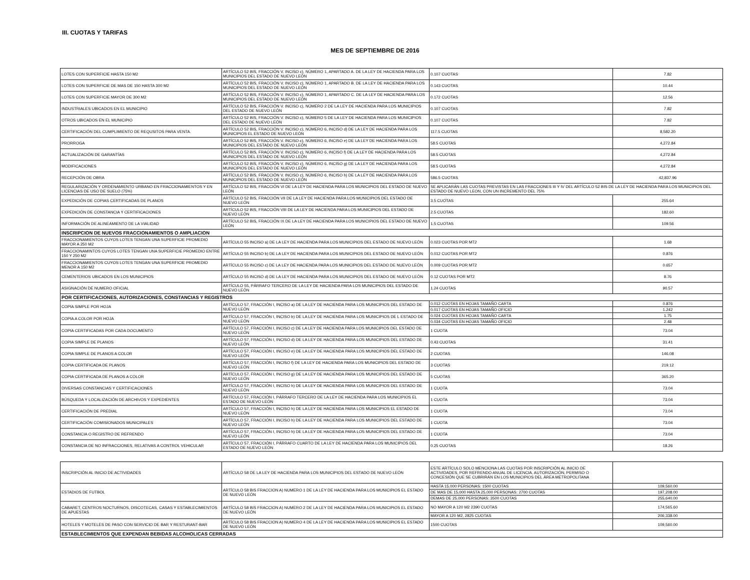III. CUOTAS Y TARIFAS
MES DE SEPTIEMBRE DE 2016
| LOTES CON SUPERFICIE HASTA 150 M2 | ARTÍCULO 52 BIS, FRACCIÓN V. INCISO c), NÚMERO 1, APARTADO A. DE LA LEY DE HACIENDA PARA LOS MUNICIPIOS DEL ESTADO DE NUEVO LEÓN | 0.107 CUOTAS | 7.82 |
| LOTES CON SUPERFICIE DE MAS DE 150 HASTA 300 M2 | ARTÍCULO 52 BIS, FRACCIÓN V. INCISO c), NÚMERO 1, APARTADO B. DE LA LEY DE HACIENDA PARA LOS MUNICIPIOS DEL ESTADO DE NUEVO LEÓN | 0.143 CUOTAS | 10.44 |
| LOTES CON SUPERFICIE MAYOR DE 300 M2 | ARTÍCULO 52 BIS, FRACCIÓN V. INCISO c), NÚMERO 1, APARTADO C. DE LA LEY DE HACIENDA PARA LOS MUNICIPIOS DEL ESTADO DE NUEVO LEÓN | 0.172 CUOTAS | 12.56 |
| INDUSTRIALES UBICADOS EN EL MUNICIPIO | ARTÍCULO 52 BIS, FRACCIÓN V. INCISO c), NÚMERO 2 DE LA LEY DE HACIENDA PARA LOS MUNICIPIOS DEL ESTADO DE NUEVO LEÓN | 0.107 CUOTAS | 7.82 |
| OTROS UBICADOS EN EL MUNICIPIO | ARTÍCULO 52 BIS, FRACCIÓN V. INCISO c), NÚMERO 5 DE LA LEY DE HACIENDA PARA LOS MUNICIPIOS DEL ESTADO DE NUEVO LEÓN | 0.107 CUOTAS | 7.82 |
| CERTIFICACIÓN DEL CUMPLIMIENTO DE REQUSITOS PARA VENTA. | ARTÍCULO 52 BIS, FRACCIÓN V. INCISO c), NÚMERO 6, INCISO d) DE LA LEY DE HACIENDA PARA LOS MUNICIPIOS EL ESTADO DE NUEVO LEÓN | 117.5 CUOTAS | 8,582.20 |
| PRORROGA | ARTÍCULO 52 BIS, FRACCIÓN V. INCISO c), NÚMERO 6, INCISO e) DE LA LEY DE HACIENDA PARA LOS MUNICIPIOS DEL ESTADO DE NUEVO LEÓN | 58.5 CUOTAS | 4,272.84 |
| ACTUALIZACIÓN DE GARANTÍAS | ARTÍCULO 52 BIS, FRACCIÓN V. INCISO c), NÚMERO 6, INCISO f) DE LA LEY DE HACIENDA PARA LOS MUNICIPIOS DEL ESTADO DE NUEVO LEÓN | 58.5 CUOTAS | 4,272.84 |
| MODIFICACIONES | ARTÍCULO 52 BIS, FRACCIÓN V. INCISO c), NÚMERO 6, INCISO g) DE LA LEY DE HACIENDA PARA LOS MUNICIPIOS DEL ESTADO DE NUEVO LEÓN | 58.5 CUOTAS | 4,272.84 |
| RECEPCIÓN DE OBRA | ARTÍCULO 52 BIS, FRACCIÓN V. INCISO c), NÚMERO 6, INCISO h) DE LA LEY DE HACIENDA PARA LOS MUNICIPIOS DEL ESTADO DE NUEVO LEÓN | 586.5 CUOTAS | 42,837.96 |
| REGULARIZACIÓN Y ORDENAMIENTO URBANO EN FRACCIONAMIENTOS Y EN LICENCIAS DE USO DE SUELO (75%) | ARTÍCULO 52 BIS, FRACCIÓN VI DE LA LEY DE HACIENDA PARA LOS MUNICIPIOS DEL ESTADO DE NUEVO LEÓN | SE APLICARÁN LAS CUOTAS PREVISTAS EN LAS FRACCIONES III Y IV DEL ARTÍCULO 52 BIS DE LA LEY DE HACIENDA PARA LOS MUNICIPIOS DEL ESTADO DE NUEVO LEON, CON UN INCREMENTO DEL 75% | |
| EXPEDICIÓN DE COPIAS CERTIFICADAS DE PLANOS | ARTÍCULO 52 BIS, FRACCIÓN VII DE LA LEY DE HACIENDA PARA LOS MUNICIPIOS DEL ESTADO DE NUEVO LEÓN | 3.5 CUOTAS | 255.64 |
| EXPEDICIÓN DE CONSTANCIA Y CERTIFICACIONES | ARTÍCULO 52 BIS, FRACCIÓN VIII DE LA LEY DE HACIENDA PARA LOS MUNICIPIOS DEL ESTADO DE NUEVO LEÓN | 2.5 CUOTAS | 182.60 |
| INFORMACIÓN DE ALINEAMIENTO DE LA VIALIDAD | ARTÍCULO 52 BIS, FRACCIÓN IX DE LA LEY DE HACIENDA PARA LOS MUNICIPIOS DEL ESTADO DE NUEVO LEÓN | 1.5 CUOTAS | 109.56 |
| INSCRIPCION DE NUEVOS FRACCIONAMIENTOS O AMPLIACION | | | |
| FRACCIONAMIENTOS CUYOS LOTES TENGAN UNA SUPERFICIE PROMEDIO MAYOR A 250 M2 | ARTÍCULO 55 INCISO a) DE LA LEY DE HACIENDA PARA LOS MUNICIPIOS DEL ESTADO DE NUEVO LEÓN | 0.023 CUOTAS POR MT2 | 1.68 |
| FRACCIONAMINTOS CUYOS LOTES TENGAN UNA SUPERFICIE PROMEDIO ENTRE 150 Y 250 M2 | ARTÍCULO 55 INCISO b) DE LA LEY DE HACIENDA PARA LOS MUNICIPIOS DEL ESTADO DE NUEVO LEÓN | 0.012 CUOTAS POR MT2 | 0.876 |
| FRACCIONAMIENTOS CUYOS LOTES TENGAN UNA SUPERFICIE PROMEDIO MENOR A 150 M2 | ARTÍCULO 55 INCISO c) DE LA LEY DE HACIENDA PARA LOS MUNICIPIOS DEL ESTADO DE NUEVO LEÓN | 0.009 CUOTAS POR MT2 | 0.657 |
| CEMENTERIOS UBICADOS EN LOS MUNICIPIOS | ARTÍCULO 55 INCISO d) DE LA LEY DE HACIENDA PARA LOS MUNICIPIOS DEL ESTADO DE NUEVO LEÓN | 0.12 CUOTAS POR MT2 | 8.76 |
| ASIGNACIÓN DE NUMERO OFICIAL | ARTÍCULO 55, PÁRRAFO TERCERO DE LA LEY DE HACIENDA PARA LOS MUNICIPIOS DEL ESTADO DE NUEVO LEÓN | 1.24 CUOTAS | 90.57 |
| POR CERTIFICACIONES, AUTORIZACIONES, CONSTANCIAS Y REGISTROS | | | |
| COPIA SIMPLE POR HOJA | ARTÍCULO 57, FRACCIÓN I, INCISO a) DE LA LEY DE HACIENDA PARA LOS MUNICIPIOS DEL ESTADO DE NUEVO LEÓN | 0.012 CUOTAS EN HOJAS TAMAÑO CARTA | 0.876 |
| | | 0.017 CUOTAS EN HOJAS TAMAÑO OFICIO | 1.242 |
| COPIA A COLOR POR HOJA | ARTÍCULO 57, FRACCIÓN I, INCISO b) DE LA LEY DE HACIENDA PARA LOS MUNICIPIOS DE L ESTADO DE NUEVO LEÓN | 0.024 CUOTAS EN HOJAS TAMAÑO CARTA | 1.75 |
| | | 0.034 CUOTAS EN HOJAS TAMAÑO OFICIO | 2.48 |
| COPIA CERTIFICADAS POR CADA DOCUMENTO | ARTÍCULO 57, FRACCIÓN I, INCISO c) DE LA LEY DE HACIENDA PARA LOS MUNICIPIOS DEL ESTADO DE NUEVO LEÓN | 1 CUOTA | 73.04 |
| COPIA SIMPLE DE PLANOS | ARTÍCULO 57, FRACCIÓN I, INCISO d) DE LA LEY DE HACIENDA PARA LOS MUNICIPIOS DEL ESTADO DE NUEVO LEÓN | 0.43 CUOTAS | 31.41 |
| COPIA SIMPLE DE PLANOS A COLOR | ARTÍCULO 57, FRACCIÓN I, INCISO e) DE LA LEY DE HACIENDA PARA LOS MUNICIPIOS DEL ESTADO DE NUEVO LEÓN | 2 CUOTAS | 146.08 |
| COPIA CERTIFICADA DE PLANOS | ARTÍCULO 57, FRACCIÓN I, INCISO f) DE LA LEY DE HACIENDA PARA LOS MUNICIPIOS DEL ESTADO DE NUEVO LEÓN | 3 CUOTAS | 219.12 |
| COPIA CERTIFICADA DE PLANOS A COLOR | ARTÍCULO 57, FRACCIÓN I, INCISO g) DE LA LEY DE HACIENDA PARA LOS MUNICIPIOS DEL ESTADO DE NUEVO LEÓN | 5 CUOTAS | 365.20 |
| DIVERSAS CONSTANCIAS Y CERTIFICACIONES | ARTÍCULO 57, FRACCIÓN I, INCISO h) DE LA LEY DE HACIENDA PARA LOS MUNICIPIOS DEL ESTADO DE NUEVO LEÓN | 1 CUOTA | 73.04 |
| BÚSQUEDA Y LOCALIZACIÓN DE ARCHIVOS Y EXPEDIENTES | ARTÍCULO 57, FRACCIÓN I, PÁRRAFO TERCERO DE LA LEY DE HACIENDA PARA LOS MUNICIPIOS EL ESTADO DE NUEVO LEÓN | 1 CUOTA | 73.04 |
| CERTIFICACIÓN DE PREDIAL | ARTÍCULO 57, FRACCIÓN I, INCISO h) DE LA LEY DE HACIENDA PARA LOS MUNICIPIOS EL ESTADO DE NUEVO LEÓN | 1 CUOTA | 73.04 |
| CERTIFICACIÓN COMISIONADOS MUNICIPALES | ARTÍCULO 57, FRACCIÓN I, INCISO h) DE LA LEY DE HACIENDA PARA LOS MUNICIPIOS DEL ESTADO DE NUEVO LEÓN | 1 CUOTA | 73.04 |
| CONSTANCIA O REGISTRO DE REFRENDO | ARTÍCULO 57, FRACCIÓN I, INCISO h) DE LA LEY DE HACIENDA PARA LOS MUNICIPIOS DEL ESTADO DE NUEVO LEÓN | 1 CUOTA | 73.04 |
| CONSTANCIA DE NO INFRACCIONES, RELATIVAS A CONTROL VEHICULAR | ARTÍCULO 57, FRACCIÓN I, PÁRRAFO CUARTO DE LA LEY DE HACIENDA PARA LOS MUNICIPIOS DEL ESTADO DE NUEVO LEÓN | 0.25 CUOTAS | 18.26 |
| INSCRIPCIÓN AL INICIO DE ACTIVIDADES | ARTÍCULO 58 DE LA LEY DE HACIENDA PARA LOS MUNICIPIOS DEL ESTADO DE NUEVO LEÓN | ESTE ARTÍCULO SOLO MENCIONA LAS CUOTAS POR INSCRIPCIÓN AL INICIO DE ACTIVIDADES, POR REFRENDO ANUAL DE LICENCIA, AUTORIZACIÓN, PERMISO O CONCESIÓN QUE SE CUBRIRÁN EN LOS MUNICIPIOS DEL ÁREA METROPOLITANA | |
| ESTADIOS DE FUTBOL | ARTÍCULO 58 BIS FRACCION A) NUMERO 1 DE LA LEY DE HACIENDA PARA LOS MUNICIPIOS EL ESTADO DE NUEVO LEÓN | HASTA 15,000 PERSONAS: 1500 CUOTAS | 109,560.00 |
| | | DE MAS DE 15,000 HASTA 25,000 PERSONAS: 2700 CUOTAS | 197,208.00 |
| | | DEMAS DE 25,000 PERSONAS: 3500 CUOTAS | 255,640.00 |
| CABARET, CENTROS NOCTURNOS, DISCOTECAS, CASAS Y ESTABLECIMIENTOS DE APUESTAS | ARTÍCULO 58 BIS FRACCION A) NUMERO 2 DE LA LEY DE HACIENDA PARA LOS MUNICIPIOS EL ESTADO DE NUEVO LEÓN | NO MAYOR A 120 M2 2390 CUOTAS | 174,565.60 |
| | | MAYOR A 120 M2, 2825 CUOTAS | 206,338.00 |
| HOTELES Y MOTELES DE PASO CON SERVICIO DE BAR Y RESTURANT-BAR | ARTÍCULO 58 BIS FRACCION A) NUMERO 4 DE LA LEY DE HACIENDA PARA LOS MUNICIPIOS EL ESTADO DE NUEVO LEÓN | 1500 CUOTAS | 109,560.00 |
| ESTABLECIMIENTOS QUE EXPENDAN BEBIDAS ALCOHOLICAS CERRADAS | | | |